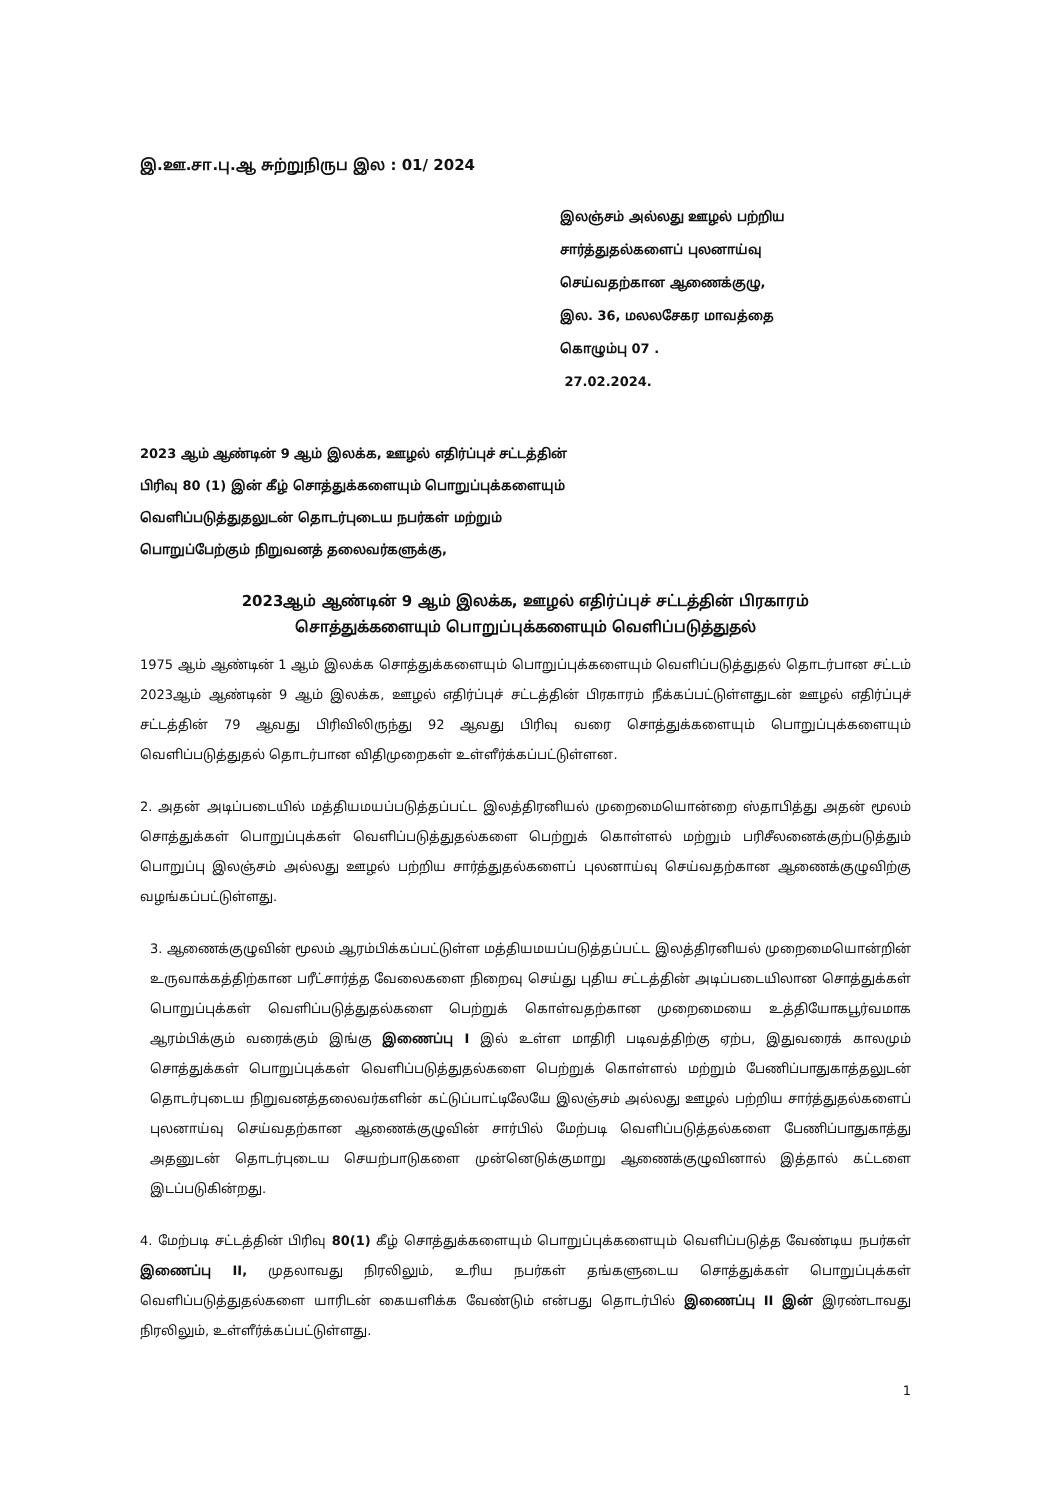இ.ஊ.சா.பு.ஆ சுற்றுநிருப இல : 01/ 2024
இலஞ்சம் அல்லது ஊழல் பற்றிய
சார்த்துதல்களைப் புலனாய்வு
செய்வதற்கான ஆணைக்குழு,
இல. 36, மலலசேகர மாவத்தை
கொழும்பு 07 .
27.02.2024.
2023 ஆம் ஆண்டின் 9 ஆம் இலக்க, ஊழல் எதிர்ப்புச் சட்டத்தின்
பிரிவு 80 (1) இன் கீழ் சொத்துக்களையும் பொறுப்புக்களையும்
வெளிப்படுத்துதலுடன் தொடர்புடைய நபர்கள் மற்றும்
பொறுப்பேற்கும் நிறுவனத் தலைவர்களுக்கு,
2023ஆம் ஆண்டின் 9 ஆம் இலக்க, ஊழல் எதிர்ப்புச் சட்டத்தின் பிரகாரம்
சொத்துக்களையும் பொறுப்புக்களையும் வெளிப்படுத்துதல்
1975 ஆம் ஆண்டின் 1 ஆம் இலக்க சொத்துக்களையும் பொறுப்புக்களையும் வெளிப்படுத்துதல் தொடர்பான சட்டம் 2023ஆம் ஆண்டின் 9 ஆம் இலக்க, ஊழல் எதிர்ப்புச் சட்டத்தின் பிரகாரம் நீக்கப்பட்டுள்ளதுடன் ஊழல் எதிர்ப்புச் சட்டத்தின் 79 ஆவது பிரிவிலிருந்து 92 ஆவது பிரிவு வரை சொத்துக்களையும் பொறுப்புக்களையும் வெளிப்படுத்துதல் தொடர்பான விதிமுறைகள் உள்ளீர்க்கப்பட்டுள்ளன.
2. அதன் அடிப்படையில் மத்தியமயப்படுத்தப்பட்ட இலத்திரனியல் முறைமையொன்றை ஸ்தாபித்து அதன் மூலம் சொத்துக்கள் பொறுப்புக்கள் வெளிப்படுத்துதல்களை பெற்றுக் கொள்ளல் மற்றும் பரிசீலனைக்குற்படுத்தும் பொறுப்பு இலஞ்சம் அல்லது ஊழல் பற்றிய சார்த்துதல்களைப் புலனாய்வு செய்வதற்கான ஆணைக்குழுவிற்கு வழங்கப்பட்டுள்ளது.
3. ஆணைக்குழுவின் மூலம் ஆரம்பிக்கப்பட்டுள்ள மத்தியமயப்படுத்தப்பட்ட இலத்திரனியல் முறைமையொன்றின் உருவாக்கத்திற்கான பரீட்சார்த்த வேலைகளை நிறைவு செய்து புதிய சட்டத்தின் அடிப்படையிலான சொத்துக்கள் பொறுப்புக்கள் வெளிப்படுத்துதல்களை பெற்றுக் கொள்வதற்கான முறைமையை உத்தியோகபூர்வமாக ஆரம்பிக்கும் வரைக்கும் இங்கு இணைப்பு I இல் உள்ள மாதிரி படிவத்திற்கு ஏற்ப, இதுவரைக் காலமும் சொத்துக்கள் பொறுப்புக்கள் வெளிப்படுத்துதல்களை பெற்றுக் கொள்ளல் மற்றும் பேணிப்பாதுகாத்தலுடன் தொடர்புடைய நிறுவனத்தலைவர்களின் கட்டுப்பாட்டிலேயே இலஞ்சம் அல்லது ஊழல் பற்றிய சார்த்துதல்களைப் புலனாய்வு செய்வதற்கான ஆணைக்குழுவின் சார்பில் மேற்படி வெளிப்படுத்தல்களை பேணிப்பாதுகாத்து அதனுடன் தொடர்புடைய செயற்பாடுகளை முன்னெடுக்குமாறு ஆணைக்குழுவினால் இத்தால் கட்டளை இடப்படுகின்றது.
4. மேற்படி சட்டத்தின் பிரிவு 80(1) கீழ் சொத்துக்களையும் பொறுப்புக்களையும் வெளிப்படுத்த வேண்டிய நபர்கள் இணைப்பு II, முதலாவது நிரலிலும், உரிய நபர்கள் தங்களுடைய சொத்துக்கள் பொறுப்புக்கள் வெளிப்படுத்துதல்களை யாரிடன் கையளிக்க வேண்டும் என்பது தொடர்பில் இணைப்பு II இன் இரண்டாவது நிரலிலும், உள்ளீர்க்கப்பட்டுள்ளது.
1